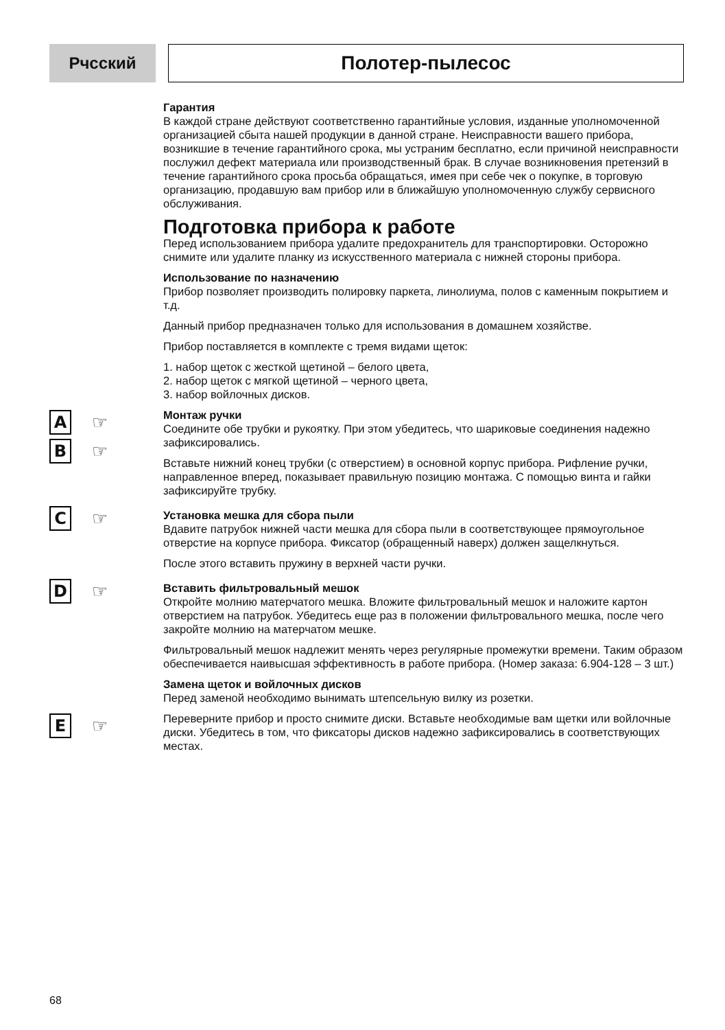Рчсский
Полотер-пылесос
Гарантия
В каждой стране действуют соответственно гарантийные условия, изданные уполномоченной организацией сбыта нашей продукции в данной стране. Неисправности вашего прибора, возникшие в течение гарантийного срока, мы устраним бесплатно, если причиной неисправности послужил дефект материала или производственный брак. В случае возникновения претензий в течение гарантийного срока просьба обращаться, имея при себе чек о покупке, в торговую организацию, продавшую вам прибор или в ближайшую уполномоченную службу сервисного обслуживания.
Подготовка прибора к работе
Перед использованием прибора удалите предохранитель для транспортировки. Осторожно снимите или удалите планку из искусственного материала с нижней стороны прибора.
Использование по назначению
Прибор позволяет производить полировку паркета, линолиума, полов с каменным покрытием и т.д.
Данный прибор предназначен только для использования в домашнем хозяйстве.
Прибор поставляется в комплекте с тремя видами щеток:
1. набор щеток с жесткой щетиной – белого цвета,
2. набор щеток с мягкой щетиной – черного цвета,
3. набор войлочных дисков.
A ☞
B ☞
Монтаж ручки
Соедините обе трубки и рукоятку. При этом убедитесь, что шариковые соединения надежно зафиксировались.
Вставьте нижний конец трубки (с отверстием) в основной корпус прибора. Рифление ручки, направленное вперед, показывает правильную позицию монтажа. С помощью винта и гайки зафиксируйте трубку.
C ☞
Установка мешка для сбора пыли
Вдавите патрубок нижней части мешка для сбора пыли в соответствующее прямоугольное отверстие на корпусе прибора. Фиксатор (обращенный наверх) должен защелкнуться.
После этого вставить пружину в верхней части ручки.
D ☞
Вставить фильтровальный мешок
Откройте молнию матерчатого мешка. Вложите фильтровальный мешок и наложите картон отверстием на патрубок. Убедитесь еще раз в положении фильтровального мешка, после чего закройте молнию на матерчатом мешке.
Фильтровальный мешок надлежит менять через регулярные промежутки времени. Таким образом обеспечивается наивысшая эффективность в работе прибора. (Номер заказа: 6.904-128 – 3 шт.)
Замена щеток и войлочных дисков
Перед заменой необходимо вынимать штепсельную вилку из розетки.
E ☞
Переверните прибор и просто снимите диски. Вставьте необходимые вам щетки или войлочные диски. Убедитесь в том, что фиксаторы дисков надежно зафиксировались в соответствующих местах.
68